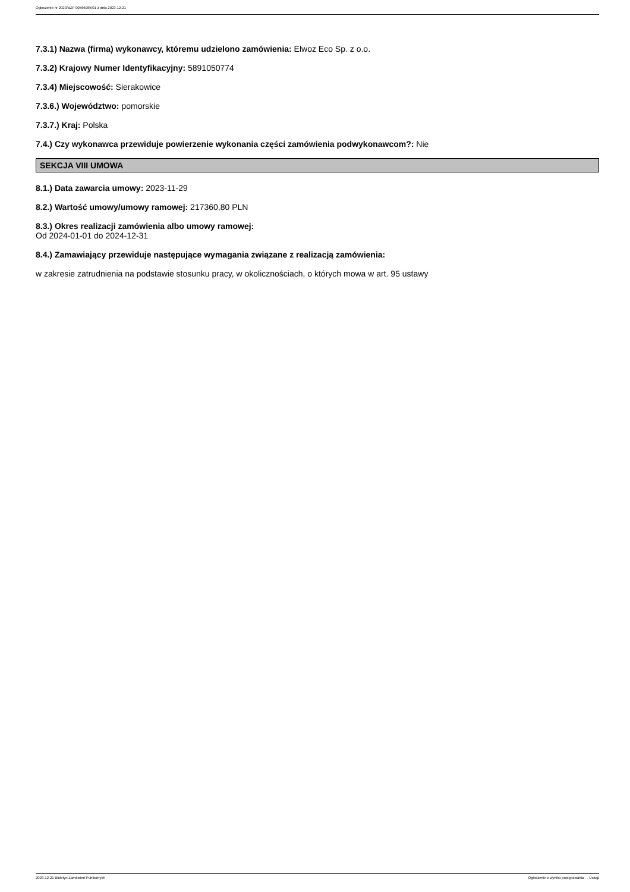Ogłoszenie nr 2023/BZP 00566985/01 z dnia 2023-12-21
7.3.1) Nazwa (firma) wykonawcy, któremu udzielono zamówienia: Elwoz Eco Sp. z o.o.
7.3.2) Krajowy Numer Identyfikacyjny: 5891050774
7.3.4) Miejscowość: Sierakowice
7.3.6.) Województwo: pomorskie
7.3.7.) Kraj: Polska
7.4.) Czy wykonawca przewiduje powierzenie wykonania części zamówienia podwykonawcom?: Nie
SEKCJA VIII UMOWA
8.1.) Data zawarcia umowy: 2023-11-29
8.2.) Wartość umowy/umowy ramowej: 217360,80 PLN
8.3.) Okres realizacji zamówienia albo umowy ramowej:
Od 2024-01-01 do 2024-12-31
8.4.) Zamawiający przewiduje następujące wymagania związane z realizacją zamówienia:
w zakresie zatrudnienia na podstawie stosunku pracy, w okolicznościach, o których mowa w art. 95 ustawy
2023-12-21 Biuletyn Zamówień Publicznych Ogłoszenie o wyniku postępowania - - Usługi